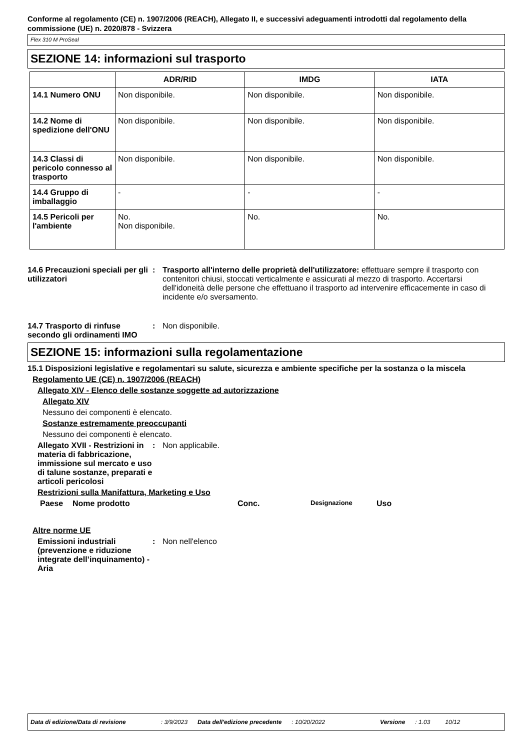Conforme al regolamento (CE) n. 1907/2006 (REACH), Allegato II, e successivi adeguamenti introdotti dal regolamento della commissione (UE) n. 2020/878 - Svizzera
Flex 310 M ProSeal
SEZIONE 14: informazioni sul trasporto
| | ADR/RID | IMDG | IATA |
| --- | --- | --- | --- |
| 14.1 Numero ONU | Non disponibile. | Non disponibile. | Non disponibile. |
| 14.2 Nome di spedizione dell'ONU | Non disponibile. | Non disponibile. | Non disponibile. |
| 14.3 Classi di pericolo connesso al trasporto | Non disponibile. | Non disponibile. | Non disponibile. |
| 14.4 Gruppo di imballaggio | - | - | - |
| 14.5 Pericoli per l'ambiente | No. Non disponibile. | No. | No. |
14.6 Precauzioni speciali per gli utilizzatori
: Trasporto all'interno delle proprietà dell'utilizzatore: effettuare sempre il trasporto con contenitori chiusi, stoccati verticalmente e assicurati al mezzo di trasporto. Accertarsi dell'idoneità delle persone che effettuano il trasporto ad intervenire efficacemente in caso di incidente e/o sversamento.
14.7 Trasporto di rinfuse secondo gli ordinamenti IMO
: Non disponibile.
SEZIONE 15: informazioni sulla regolamentazione
15.1 Disposizioni legislative e regolamentari su salute, sicurezza e ambiente specifiche per la sostanza o la miscela
Regolamento UE (CE) n. 1907/2006 (REACH)
Allegato XIV - Elenco delle sostanze soggette ad autorizzazione
Allegato XIV
Nessuno dei componenti è elencato.
Sostanze estremamente preoccupanti
Nessuno dei componenti è elencato.
Allegato XVII - Restrizioni in materia di fabbricazione, immissione sul mercato e uso di talune sostanze, preparati e articoli pericolosi
: Non applicabile.
Restrizioni sulla Manifattura, Marketing e Uso
Paese Nome prodotto Conc. Designazione Uso
Altre norme UE
Emissioni industriali (prevenzione e riduzione integrate dell’inquinamento) - Aria
: Non nell'elenco
Data di edizione/Data di revisione: 3/9/2023 Data dell'edizione precedente: 10/20/2022 Versione: 1.03 10/12